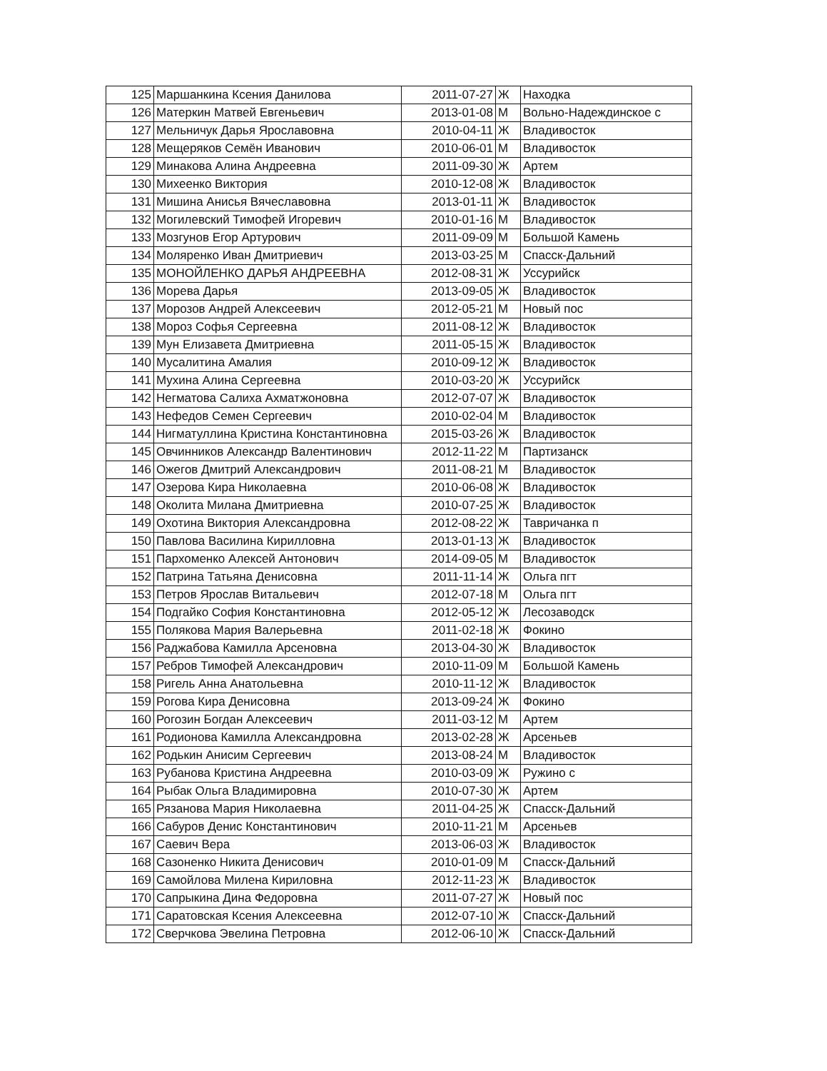| 125 | Маршанкина Ксения Данилова | 2011-07-27 | Ж | Находка |
| 126 | Матеркин Матвей Евгеньевич | 2013-01-08 | М | Вольно-Надеждинское с |
| 127 | Мельничук Дарья Ярославовна | 2010-04-11 | Ж | Владивосток |
| 128 | Мещеряков Семён Иванович | 2010-06-01 | М | Владивосток |
| 129 | Минакова Алина Андреевна | 2011-09-30 | Ж | Артем |
| 130 | Михеенко Виктория | 2010-12-08 | Ж | Владивосток |
| 131 | Мишина Анисья Вячеславовна | 2013-01-11 | Ж | Владивосток |
| 132 | Могилевский Тимофей Игоревич | 2010-01-16 | М | Владивосток |
| 133 | Мозгунов Егор Артурович | 2011-09-09 | М | Большой Камень |
| 134 | Моляренко Иван Дмитриевич | 2013-03-25 | М | Спасск-Дальний |
| 135 | МОНОЙЛЕНКО ДАРЬЯ АНДРЕЕВНА | 2012-08-31 | Ж | Уссурийск |
| 136 | Морева Дарья | 2013-09-05 | Ж | Владивосток |
| 137 | Морозов Андрей Алексеевич | 2012-05-21 | М | Новый пос |
| 138 | Мороз Софья Сергеевна | 2011-08-12 | Ж | Владивосток |
| 139 | Мун Елизавета Дмитриевна | 2011-05-15 | Ж | Владивосток |
| 140 | Мусалитина Амалия | 2010-09-12 | Ж | Владивосток |
| 141 | Мухина Алина Сергеевна | 2010-03-20 | Ж | Уссурийск |
| 142 | Негматова Салиха Ахматжоновна | 2012-07-07 | Ж | Владивосток |
| 143 | Нефедов Семен Сергеевич | 2010-02-04 | М | Владивосток |
| 144 | Нигматуллина Кристина Константиновна | 2015-03-26 | Ж | Владивосток |
| 145 | Овчинников Александр Валентинович | 2012-11-22 | М | Партизанск |
| 146 | Ожегов Дмитрий Александрович | 2011-08-21 | М | Владивосток |
| 147 | Озерова Кира Николаевна | 2010-06-08 | Ж | Владивосток |
| 148 | Околита Милана Дмитриевна | 2010-07-25 | Ж | Владивосток |
| 149 | Охотина Виктория Александровна | 2012-08-22 | Ж | Тавричанка п |
| 150 | Павлова Василина Кирилловна | 2013-01-13 | Ж | Владивосток |
| 151 | Пархоменко Алексей Антонович | 2014-09-05 | М | Владивосток |
| 152 | Патрина Татьяна Денисовна | 2011-11-14 | Ж | Ольга пгт |
| 153 | Петров Ярослав Витальевич | 2012-07-18 | М | Ольга пгт |
| 154 | Подгайко София Константиновна | 2012-05-12 | Ж | Лесозаводск |
| 155 | Полякова Мария Валерьевна | 2011-02-18 | Ж | Фокино |
| 156 | Раджабова Камилла Арсеновна | 2013-04-30 | Ж | Владивосток |
| 157 | Ребров Тимофей Александрович | 2010-11-09 | М | Большой Камень |
| 158 | Ригель Анна Анатольевна | 2010-11-12 | Ж | Владивосток |
| 159 | Рогова Кира Денисовна | 2013-09-24 | Ж | Фокино |
| 160 | Рогозин Богдан Алексеевич | 2011-03-12 | М | Артем |
| 161 | Родионова Камилла Александровна | 2013-02-28 | Ж | Арсеньев |
| 162 | Родькин Анисим Сергеевич | 2013-08-24 | М | Владивосток |
| 163 | Рубанова Кристина Андреевна | 2010-03-09 | Ж | Ружино с |
| 164 | Рыбак Ольга Владимировна | 2010-07-30 | Ж | Артем |
| 165 | Рязанова Мария Николаевна | 2011-04-25 | Ж | Спасск-Дальний |
| 166 | Сабуров Денис Константинович | 2010-11-21 | М | Арсеньев |
| 167 | Саевич Вера | 2013-06-03 | Ж | Владивосток |
| 168 | Сазоненко Никита Денисович | 2010-01-09 | М | Спасск-Дальний |
| 169 | Самойлова Милена Кириловна | 2012-11-23 | Ж | Владивосток |
| 170 | Сапрыкина Дина Федоровна | 2011-07-27 | Ж | Новый пос |
| 171 | Саратовская Ксения Алексеевна | 2012-07-10 | Ж | Спасск-Дальний |
| 172 | Сверчкова Эвелина Петровна | 2012-06-10 | Ж | Спасск-Дальний |